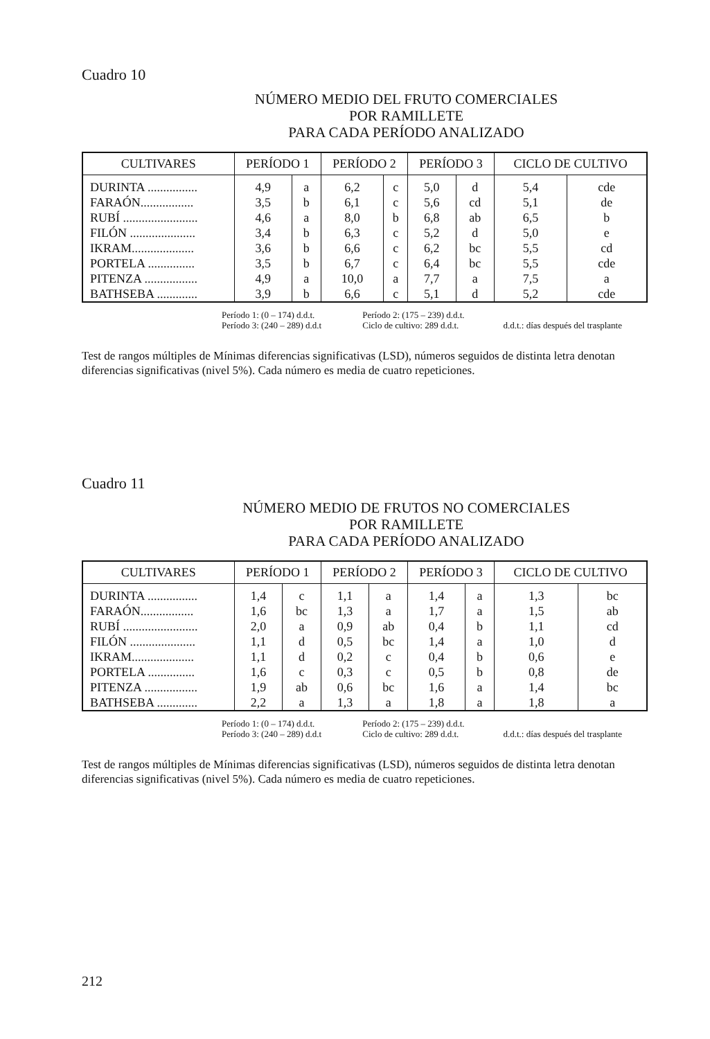Cuadro 10
NÚMERO MEDIO DEL FRUTO COMERCIALES
POR RAMILLETE
PARA CADA PERÍODO ANALIZADO
| CULTIVARES | PERÍODO 1 | | PERÍODO 2 | | PERÍODO 3 | | CICLO DE CULTIVO | |
| --- | --- | --- | --- | --- | --- | --- | --- | --- |
| DURINTA ................ | 4,9 | a | 6,2 | c | 5,0 | d | 5,4 | cde |
| FARAÓN................. | 3,5 | b | 6,1 | c | 5,6 | cd | 5,1 | de |
| RUBÍ ........................ | 4,6 | a | 8,0 | b | 6,8 | ab | 6,5 | b |
| FILÓN ..................... | 3,4 | b | 6,3 | c | 5,2 | d | 5,0 | e |
| IKRAM.................... | 3,6 | b | 6,6 | c | 6,2 | bc | 5,5 | cd |
| PORTELA ............... | 3,5 | b | 6,7 | c | 6,4 | bc | 5,5 | cde |
| PITENZA ................. | 4,9 | a | 10,0 | a | 7,7 | a | 7,5 | a |
| BATHSEBA ............. | 3,9 | b | 6,6 | c | 5,1 | d | 5,2 | cde |
Período 1: (0 – 174) d.d.t. Período 2: (175 – 239) d.d.t.
Período 3: (240 – 289) d.d.t Ciclo de cultivo: 289 d.d.t. d.d.t.: días después del trasplante
Test de rangos múltiples de Mínimas diferencias significativas (LSD), números seguidos de distinta letra denotan diferencias significativas (nivel 5%). Cada número es media de cuatro repeticiones.
Cuadro 11
NÚMERO MEDIO DE FRUTOS NO COMERCIALES
POR RAMILLETE
PARA CADA PERÍODO ANALIZADO
| CULTIVARES | PERÍODO 1 | | PERÍODO 2 | | PERÍODO 3 | | CICLO DE CULTIVO | |
| --- | --- | --- | --- | --- | --- | --- | --- | --- |
| DURINTA ................ | 1,4 | c | 1,1 | a | 1,4 | a | 1,3 | bc |
| FARAÓN................. | 1,6 | bc | 1,3 | a | 1,7 | a | 1,5 | ab |
| RUBÍ ........................ | 2,0 | a | 0,9 | ab | 0,4 | b | 1,1 | cd |
| FILÓN ..................... | 1,1 | d | 0,5 | bc | 1,4 | a | 1,0 | d |
| IKRAM.................... | 1,1 | d | 0,2 | c | 0,4 | b | 0,6 | e |
| PORTELA ............... | 1,6 | c | 0,3 | c | 0,5 | b | 0,8 | de |
| PITENZA ................. | 1,9 | ab | 0,6 | bc | 1,6 | a | 1,4 | bc |
| BATHSEBA ............. | 2,2 | a | 1,3 | a | 1,8 | a | 1,8 | a |
Período 1: (0 – 174) d.d.t. Período 2: (175 – 239) d.d.t.
Período 3: (240 – 289) d.d.t Ciclo de cultivo: 289 d.d.t. d.d.t.: días después del trasplante
Test de rangos múltiples de Mínimas diferencias significativas (LSD), números seguidos de distinta letra denotan diferencias significativas (nivel 5%). Cada número es media de cuatro repeticiones.
212